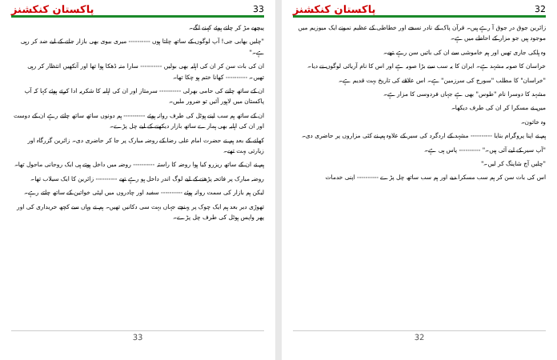پاکستان کنکشنز 33
پیچھے مڑ کر چلتے ہوئے کہنے لگے۔
"چلیں بھابی جی! آپ لوگوں کے ساتھ چلتا ہوں ---------- میری بیوی بھی بازار جانے کے لیے ضد کر رہی ہے۔"
ان کی بات سن کر ان کی اہلیہ بھی بولیں ---------- سارا منہ ڈھکا ہوا تھا اور آنکھیں انتظار کر رہی تھیں۔ ---------- کھانا ختم ہو چکا تھا۔
ان کے ساتھ چلنے کی حامی بھرلی ---------- سرمتاز اور ان کی اہلیہ کا شکریہ ادا کرتے ہوئے کہا کہ آپ پاکستان میں لاہور آئیں تو ضرور ملیں۔
ان کے ساتھ ہم سب اپنے ہوٹل کی طرف روانہ ہوئے ---------- ہم دونوں ساتھ ساتھ چلتے رہے ان کے دوست اور ان کی اہلیہ بھی ہمارے ساتھ بازار دیکھنے کے لیے چل پڑے۔
کھانے کے بعد ہم نے حضرت امام علی رضا کے روضہ مبارک پر جا کر حاضری دی۔ زائرین گزرگاہ اور زیارتی بہت تھے۔
ہم نے ان کے ساتھ ریزرو کیا ہوا روضہ کا راستہ ---------- روضہ میں داخل ہوتے ہی ایک روحانی ماحول تھا۔
روضہ مبارک پر فاتحہ پڑھنے کے لیے لوگ اندر داخل ہو رہے تھے ---------- زائرین کا ایک سیلاب تھا۔
لیکن ہم بازار کی سمت روانہ ہوئے ---------- سفید اور چادروں میں لپٹی خواتین کے ساتھ چلتے رہے۔
تھوڑی دیر بعد ہم ایک چوک پر پہنچے جہاں بہت سی دکانیں تھیں۔ ہم نے وہاں سے کچھ خریداری کی اور پھر واپس ہوٹل کی طرف چل پڑے۔
33
پاکستان کنکشنز 32
زائرین جوق در جوق آ رہے ہیں۔ قرآن پاک کے نادر نسخے اور خطاطی کے عظیم نمونے ایک میوزیم میں موجود ہیں جو مزار کے احاطے میں ہے۔
وہ ہلکی جاری تھیں اور ہم خاموشی سے ان کی باتیں سن رہے تھے۔
خراسان کا صوبہ مشہد ہے۔ ایران کا یہ سب سے بڑا صوبہ ہے اور اس کا نام آریائی لوگوں نے دیا۔
"خراسان" کا مطلب "سورج کی سرزمین" ہے۔ اس علاقے کی تاریخ بہت قدیم ہے۔
مشہد کا دوسرا نام "طوس" بھی ہے جہاں فردوسی کا مزار ہے۔
میں نے مسکرا کر ان کی طرف دیکھا۔
وہ خاتون۔
ہم نے اپنا پروگرام بنایا ---------- مشہد کے اردگرد کی سیر کے علاوہ ہم نے کئی مزاروں پر حاضری دی۔
"آپ سیر کے لیے آئی ہیں۔" ---------- پاس ہی ہے۔
"چلیں آج شاپنگ کر لیں۔"
اس کی بات سن کر ہم سب مسکرا دیے اور ہم سب ساتھ چل پڑے ---------- اپنی خدمات
32